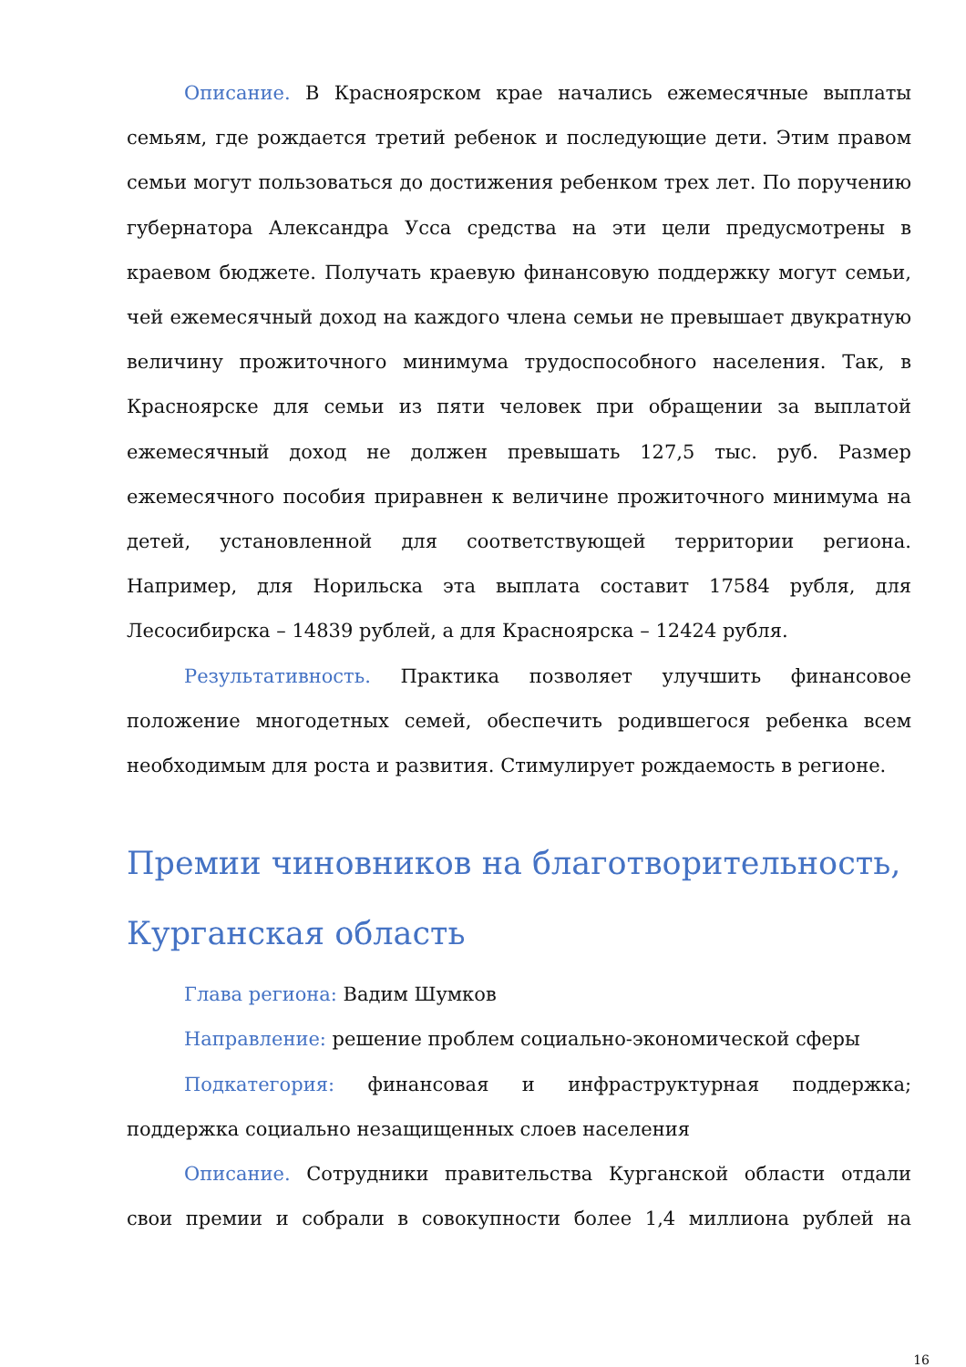Описание. В Красноярском крае начались ежемесячные выплаты семьям, где рождается третий ребенок и последующие дети. Этим правом семьи могут пользоваться до достижения ребенком трех лет. По поручению губернатора Александра Усса средства на эти цели предусмотрены в краевом бюджете. Получать краевую финансовую поддержку могут семьи, чей ежемесячный доход на каждого члена семьи не превышает двукратную величину прожиточного минимума трудоспособного населения. Так, в Красноярске для семьи из пяти человек при обращении за выплатой ежемесячный доход не должен превышать 127,5 тыс. руб. Размер ежемесячного пособия приравнен к величине прожиточного минимума на детей, установленной для соответствующей территории региона. Например, для Норильска эта выплата составит 17584 рубля, для Лесосибирска – 14839 рублей, а для Красноярска – 12424 рубля.
Результативность. Практика позволяет улучшить финансовое положение многодетных семей, обеспечить родившегося ребенка всем необходимым для роста и развития. Стимулирует рождаемость в регионе.
Премии чиновников на благотворительность, Курганская область
Глава региона: Вадим Шумков
Направление: решение проблем социально-экономической сферы
Подкатегория: финансовая и инфраструктурная поддержка; поддержка социально незащищенных слоев населения
Описание. Сотрудники правительства Курганской области отдали свои премии и собрали в совокупности более 1,4 миллиона рублей на
16